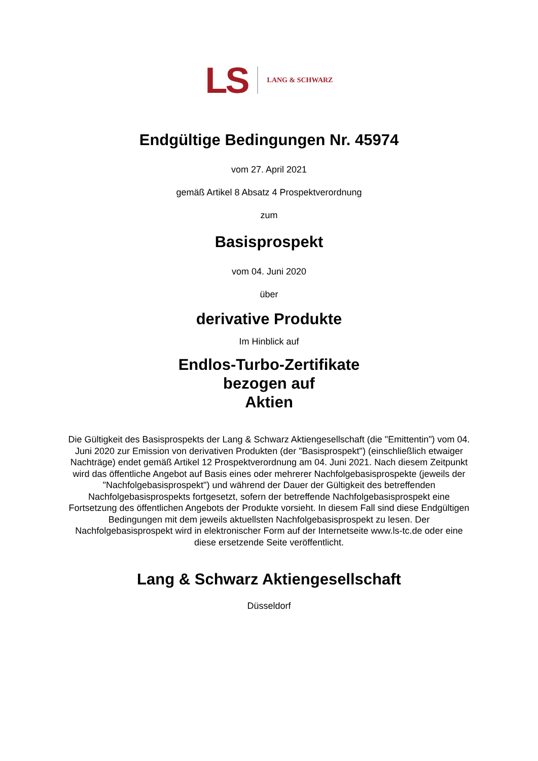LS LANG & SCHWARZ
Endgültige Bedingungen Nr. 45974
vom 27. April 2021
gemäß Artikel 8 Absatz 4 Prospektverordnung
zum
Basisprospekt
vom 04. Juni 2020
über
derivative Produkte
Im Hinblick auf
Endlos-Turbo-Zertifikate
bezogen auf
Aktien
Die Gültigkeit des Basisprospekts der Lang & Schwarz Aktiengesellschaft (die "Emittentin") vom 04. Juni 2020 zur Emission von derivativen Produkten (der "Basisprospekt") (einschließlich etwaiger Nachträge) endet gemäß Artikel 12 Prospektverordnung am 04. Juni 2021. Nach diesem Zeitpunkt wird das öffentliche Angebot auf Basis eines oder mehrerer Nachfolgebasisprospekte (jeweils der "Nachfolgebasisprospekt") und während der Dauer der Gültigkeit des betreffenden Nachfolgebasisprospekts fortgesetzt, sofern der betreffende Nachfolgebasisprospekt eine Fortsetzung des öffentlichen Angebots der Produkte vorsieht. In diesem Fall sind diese Endgültigen Bedingungen mit dem jeweils aktuellsten Nachfolgebasisprospekt zu lesen. Der Nachfolgebasisprospekt wird in elektronischer Form auf der Internetseite www.ls-tc.de oder eine diese ersetzende Seite veröffentlicht.
Lang & Schwarz Aktiengesellschaft
Düsseldorf